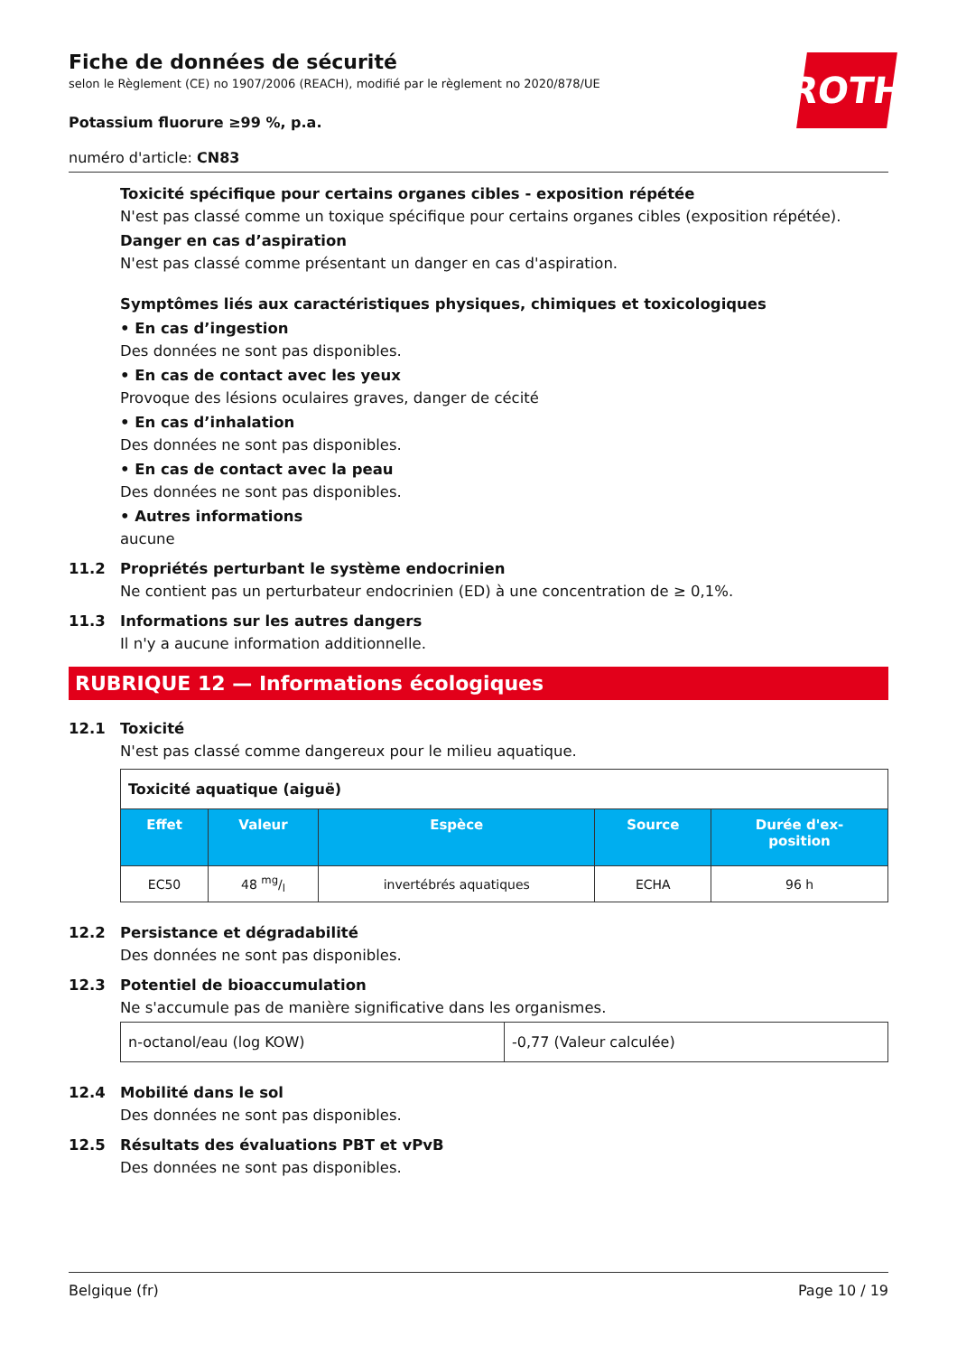ROTH
Fiche de données de sécurité
selon le Règlement (CE) no 1907/2006 (REACH), modifié par le règlement no 2020/878/UE
Potassium fluorure ≥99 %, p.a.
numéro d'article: CN83
Toxicité spécifique pour certains organes cibles - exposition répétée
N'est pas classé comme un toxique spécifique pour certains organes cibles (exposition répétée).
Danger en cas d’aspiration
N'est pas classé comme présentant un danger en cas d'aspiration.
Symptômes liés aux caractéristiques physiques, chimiques et toxicologiques
• En cas d’ingestion
Des données ne sont pas disponibles.
• En cas de contact avec les yeux
Provoque des lésions oculaires graves, danger de cécité
• En cas d’inhalation
Des données ne sont pas disponibles.
• En cas de contact avec la peau
Des données ne sont pas disponibles.
• Autres informations
aucune
11.2 Propriétés perturbant le système endocrinien
Ne contient pas un perturbateur endocrinien (ED) à une concentration de ≥ 0,1%.
11.3 Informations sur les autres dangers
Il n'y a aucune information additionnelle.
RUBRIQUE 12 — Informations écologiques
12.1 Toxicité
N'est pas classé comme dangereux pour le milieu aquatique.
| Toxicité aquatique (aiguë) | | | | |
| Effet | Valeur | Espèce | Source | Durée d'ex- position |
| EC50 | 48 mg/l | invertébrés aquatiques | ECHA | 96 h |
12.2 Persistance et dégradabilité
Des données ne sont pas disponibles.
12.3 Potentiel de bioaccumulation
Ne s'accumule pas de manière significative dans les organismes.
| n-octanol/eau (log KOW) | -0,77 (Valeur calculée) |
12.4 Mobilité dans le sol
Des données ne sont pas disponibles.
12.5 Résultats des évaluations PBT et vPvB
Des données ne sont pas disponibles.
Belgique (fr) Page 10 / 19